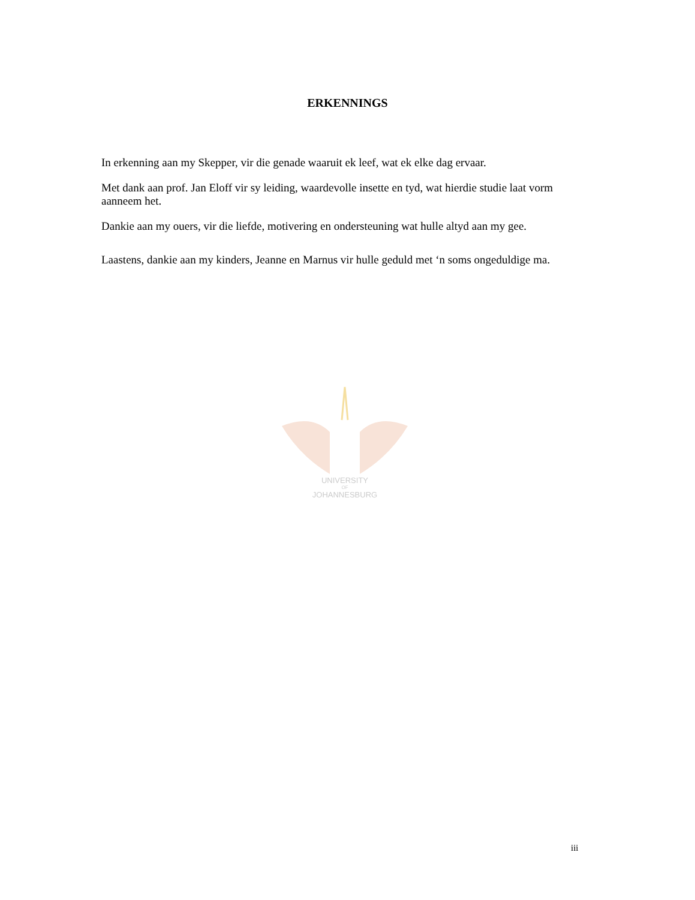ERKENNINGS
In erkenning aan my Skepper, vir die genade waaruit ek leef, wat ek elke dag ervaar.
Met dank aan prof. Jan Eloff vir sy leiding, waardevolle insette en tyd, wat hierdie studie laat vorm aanneem het.
Dankie aan my ouers, vir die liefde, motivering en ondersteuning wat hulle altyd aan my gee.
Laastens, dankie aan my kinders, Jeanne en Marnus vir hulle geduld met ‘n soms ongeduldige ma.
UNIVERSITY
OF
JOHANNESBURG
iii